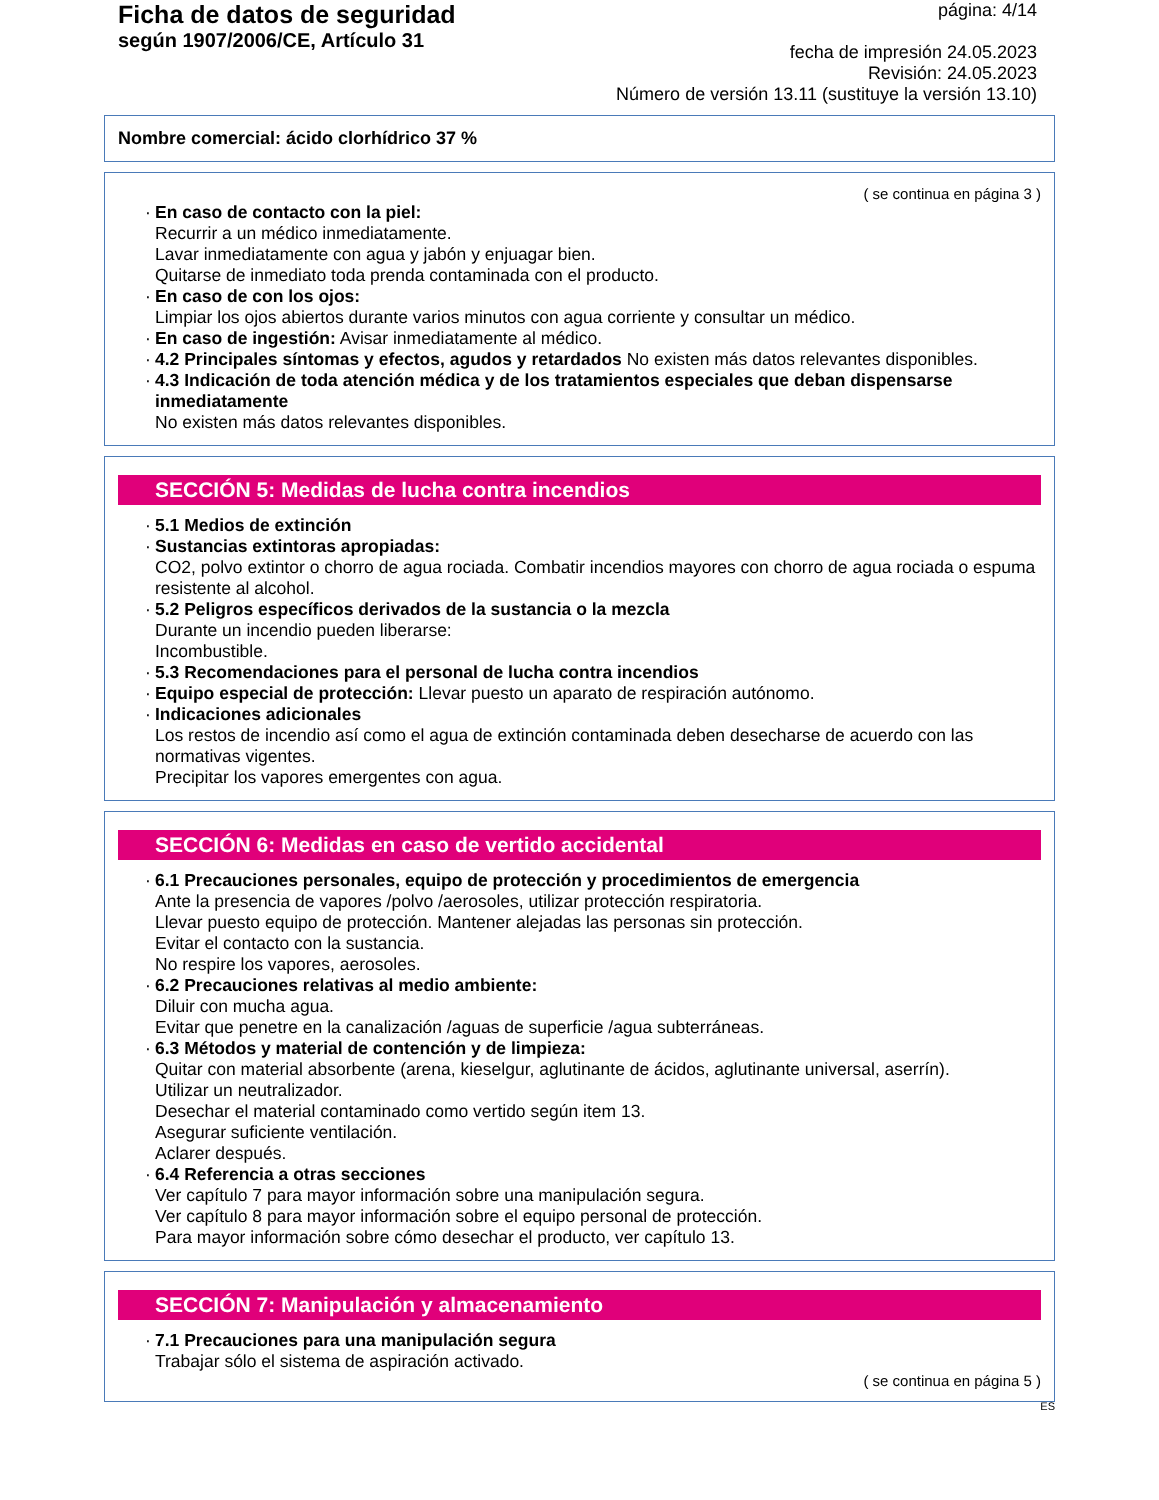Ficha de datos de seguridad
según 1907/2006/CE, Artículo 31
página: 4/14
fecha de impresión 24.05.2023
Revisión: 24.05.2023
Número de versión 13.11 (sustituye la versión 13.10)
Nombre comercial: ácido clorhídrico 37 %
( se continua en página 3 )
· En caso de contacto con la piel:
Recurrir a un médico inmediatamente.
Lavar inmediatamente con agua y jabón y enjuagar bien.
Quitarse de inmediato toda prenda contaminada con el producto.
· En caso de con los ojos:
Limpiar los ojos abiertos durante varios minutos con agua corriente y consultar un médico.
· En caso de ingestión: Avisar inmediatamente al médico.
· 4.2 Principales síntomas y efectos, agudos y retardados No existen más datos relevantes disponibles.
· 4.3 Indicación de toda atención médica y de los tratamientos especiales que deban dispensarse inmediatamente
No existen más datos relevantes disponibles.
SECCIÓN 5: Medidas de lucha contra incendios
· 5.1 Medios de extinción
· Sustancias extintoras apropiadas:
CO2, polvo extintor o chorro de agua rociada. Combatir incendios mayores con chorro de agua rociada o espuma resistente al alcohol.
· 5.2 Peligros específicos derivados de la sustancia o la mezcla
Durante un incendio pueden liberarse:
Incombustible.
· 5.3 Recomendaciones para el personal de lucha contra incendios
· Equipo especial de protección: Llevar puesto un aparato de respiración autónomo.
· Indicaciones adicionales
Los restos de incendio así como el agua de extinción contaminada deben desecharse de acuerdo con las normativas vigentes.
Precipitar los vapores emergentes con agua.
SECCIÓN 6: Medidas en caso de vertido accidental
· 6.1 Precauciones personales, equipo de protección y procedimientos de emergencia
Ante la presencia de vapores /polvo /aerosoles, utilizar protección respiratoria.
Llevar puesto equipo de protección. Mantener alejadas las personas sin protección.
Evitar el contacto con la sustancia.
No respire los vapores, aerosoles.
· 6.2 Precauciones relativas al medio ambiente:
Diluir con mucha agua.
Evitar que penetre en la canalización /aguas de superficie /agua subterráneas.
· 6.3 Métodos y material de contención y de limpieza:
Quitar con material absorbente (arena, kieselgur, aglutinante de ácidos, aglutinante universal, aserrín).
Utilizar un neutralizador.
Desechar el material contaminado como vertido según item 13.
Asegurar suficiente ventilación.
Aclarer después.
· 6.4 Referencia a otras secciones
Ver capítulo 7 para mayor información sobre una manipulación segura.
Ver capítulo 8 para mayor información sobre el equipo personal de protección.
Para mayor información sobre cómo desechar el producto, ver capítulo 13.
SECCIÓN 7: Manipulación y almacenamiento
· 7.1 Precauciones para una manipulación segura
Trabajar sólo el sistema de aspiración activado.
( se continua en página 5 )
ES